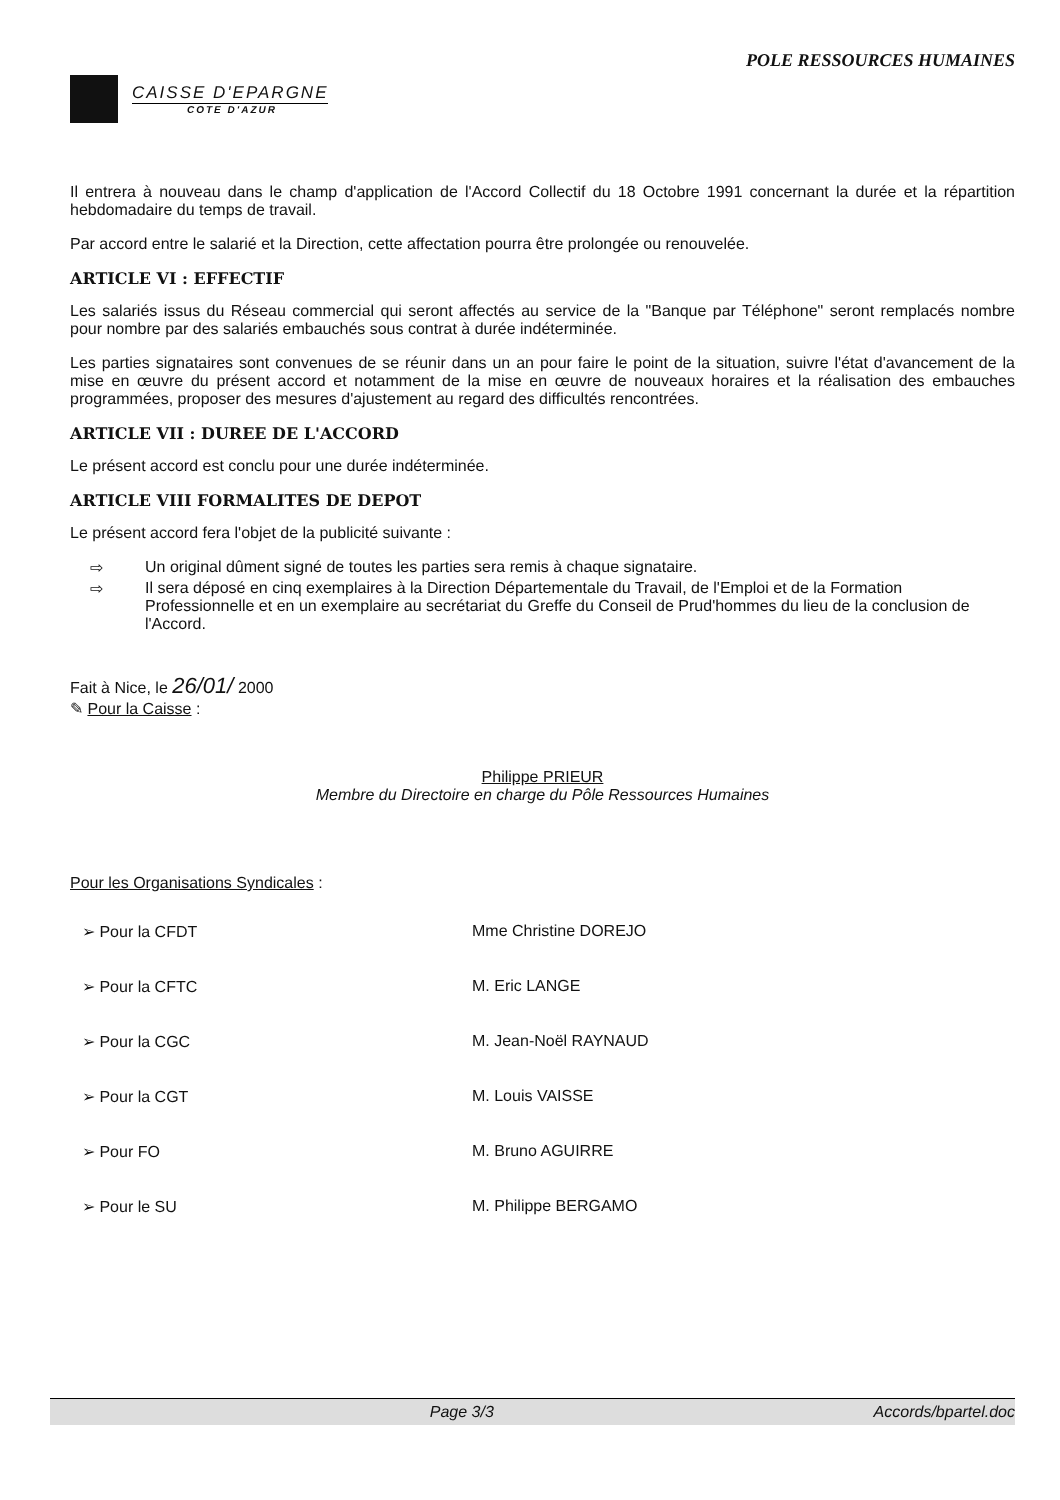POLE RESSOURCES HUMAINES
CAISSE D'EPARGNE
COTE D'AZUR
Il entrera à nouveau dans le champ d'application de l'Accord Collectif du 18 Octobre 1991 concernant la durée et la répartition hebdomadaire du temps de travail.
Par accord entre le salarié et la Direction, cette affectation pourra être prolongée ou renouvelée.
ARTICLE VI : EFFECTIF
Les salariés issus du Réseau commercial qui seront affectés au service de la "Banque par Téléphone" seront remplacés nombre pour nombre par des salariés embauchés sous contrat à durée indéterminée.
Les parties signataires sont convenues de se réunir dans un an pour faire le point de la situation, suivre l'état d'avancement de la mise en œuvre du présent accord et notamment de la mise en œuvre de nouveaux horaires et la réalisation des embauches programmées, proposer des mesures d'ajustement au regard des difficultés rencontrées.
ARTICLE VII : DUREE DE L'ACCORD
Le présent accord est conclu pour une durée indéterminée.
ARTICLE VIII FORMALITES DE DEPOT
Le présent accord fera l'objet de la publicité suivante :
⇨ Un original dûment signé de toutes les parties sera remis à chaque signataire.
⇨ Il sera déposé en cinq exemplaires à la Direction Départementale du Travail, de l'Emploi et de la Formation Professionnelle et en un exemplaire au secrétariat du Greffe du Conseil de Prud'hommes du lieu de la conclusion de l'Accord.
Fait à Nice, le 26/01/ 2000
✎ Pour la Caisse :
Philippe PRIEUR
Membre du Directoire en charge du Pôle Ressources Humaines
Pour les Organisations Syndicales :
➢ Pour la CFDT Mme Christine DOREJO
➢ Pour la CFTC M. Eric LANGE
➢ Pour la CGC M. Jean-Noël RAYNAUD
➢ Pour la CGT M. Louis VAISSE
➢ Pour FO M. Bruno AGUIRRE
➢ Pour le SU M. Philippe BERGAMO
Page 3/3 Accords/bpartel.doc